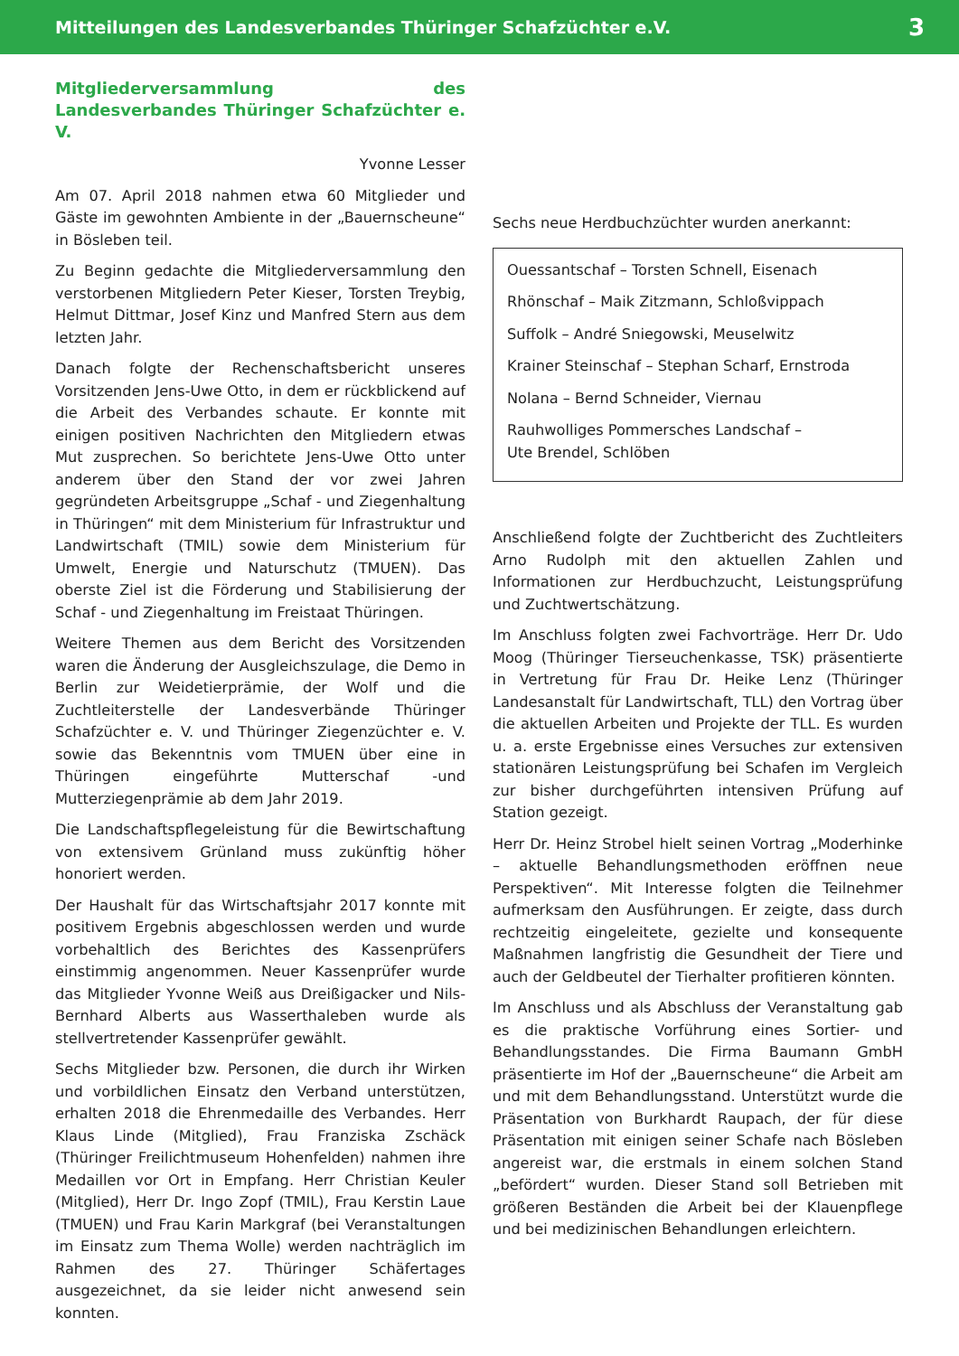Mitteilungen des Landesverbandes Thüringer Schafzüchter e.V. 3
Mitgliederversammlung des Landesverbandes Thüringer Schafzüchter e. V.
Yvonne Lesser
Am 07. April 2018 nahmen etwa 60 Mitglieder und Gäste im gewohnten Ambiente in der „Bauernscheune“ in Bösleben teil.
Zu Beginn gedachte die Mitgliederversammlung den verstorbenen Mitgliedern Peter Kieser, Torsten Treybig, Helmut Dittmar, Josef Kinz und Manfred Stern aus dem letzten Jahr.
Danach folgte der Rechenschaftsbericht unseres Vorsitzenden Jens-Uwe Otto, in dem er rückblickend auf die Arbeit des Verbandes schaute. Er konnte mit einigen positiven Nachrichten den Mitgliedern etwas Mut zusprechen. So berichtete Jens-Uwe Otto unter anderem über den Stand der vor zwei Jahren gegründeten Arbeitsgruppe „Schaf - und Ziegenhaltung in Thüringen“ mit dem Ministerium für Infrastruktur und Landwirtschaft (TMIL) sowie dem Ministerium für Umwelt, Energie und Naturschutz (TMUEN). Das oberste Ziel ist die Förderung und Stabilisierung der Schaf - und Ziegenhaltung im Freistaat Thüringen.
Weitere Themen aus dem Bericht des Vorsitzenden waren die Änderung der Ausgleichszulage, die Demo in Berlin zur Weidetierprämie, der Wolf und die Zuchtleiterstelle der Landesverbände Thüringer Schafzüchter e. V. und Thüringer Ziegenzüchter e. V. sowie das Bekenntnis vom TMUEN über eine in Thüringen eingeführte Mutterschaf -und Mutterziegenprämie ab dem Jahr 2019.
Die Landschaftspflegeleistung für die Bewirtschaftung von extensivem Grünland muss zukünftig höher honoriert werden.
Der Haushalt für das Wirtschaftsjahr 2017 konnte mit positivem Ergebnis abgeschlossen werden und wurde vorbehaltlich des Berichtes des Kassenprüfers einstimmig angenommen. Neuer Kassenprüfer wurde das Mitglieder Yvonne Weiß aus Dreißigacker und Nils-Bernhard Alberts aus Wasserthaleben wurde als stellvertretender Kassenprüfer gewählt.
Sechs Mitglieder bzw. Personen, die durch ihr Wirken und vorbildlichen Einsatz den Verband unterstützen, erhalten 2018 die Ehrenmedaille des Verbandes. Herr Klaus Linde (Mitglied), Frau Franziska Zschäck (Thüringer Freilichtmuseum Hohenfelden) nahmen ihre Medaillen vor Ort in Empfang. Herr Christian Keuler (Mitglied), Herr Dr. Ingo Zopf (TMIL), Frau Kerstin Laue (TMUEN) und Frau Karin Markgraf (bei Veranstaltungen im Einsatz zum Thema Wolle) werden nachträglich im Rahmen des 27. Thüringer Schäfertages ausgezeichnet, da sie leider nicht anwesend sein konnten.
Sechs neue Herdbuchzüchter wurden anerkannt:
Ouessantschaf – Torsten Schnell, Eisenach
Rhönschaf – Maik Zitzmann, Schloßvippach
Suffolk – André Sniegowski, Meuselwitz
Krainer Steinschaf – Stephan Scharf, Ernstroda
Nolana – Bernd Schneider, Viernau
Rauhwolliges Pommersches Landschaf –
Ute Brendel, Schlöben
Anschließend folgte der Zuchtbericht des Zuchtleiters Arno Rudolph mit den aktuellen Zahlen und Informationen zur Herdbuchzucht, Leistungsprüfung und Zuchtwertschätzung.
Im Anschluss folgten zwei Fachvorträge. Herr Dr. Udo Moog (Thüringer Tierseuchenkasse, TSK) präsentierte in Vertretung für Frau Dr. Heike Lenz (Thüringer Landesanstalt für Landwirtschaft, TLL) den Vortrag über die aktuellen Arbeiten und Projekte der TLL. Es wurden u. a. erste Ergebnisse eines Versuches zur extensiven stationären Leistungsprüfung bei Schafen im Vergleich zur bisher durchgeführten intensiven Prüfung auf Station gezeigt.
Herr Dr. Heinz Strobel hielt seinen Vortrag „Moderhinke – aktuelle Behandlungsmethoden eröffnen neue Perspektiven“. Mit Interesse folgten die Teilnehmer aufmerksam den Ausführungen. Er zeigte, dass durch rechtzeitig eingeleitete, gezielte und konsequente Maßnahmen langfristig die Gesundheit der Tiere und auch der Geldbeutel der Tierhalter profitieren könnten.
Im Anschluss und als Abschluss der Veranstaltung gab es die praktische Vorführung eines Sortier- und Behandlungsstandes. Die Firma Baumann GmbH präsentierte im Hof der „Bauernscheune“ die Arbeit am und mit dem Behandlungsstand. Unterstützt wurde die Präsentation von Burkhardt Raupach, der für diese Präsentation mit einigen seiner Schafe nach Bösleben angereist war, die erstmals in einem solchen Stand „befördert“ wurden. Dieser Stand soll Betrieben mit größeren Beständen die Arbeit bei der Klauenpflege und bei medizinischen Behandlungen erleichtern.